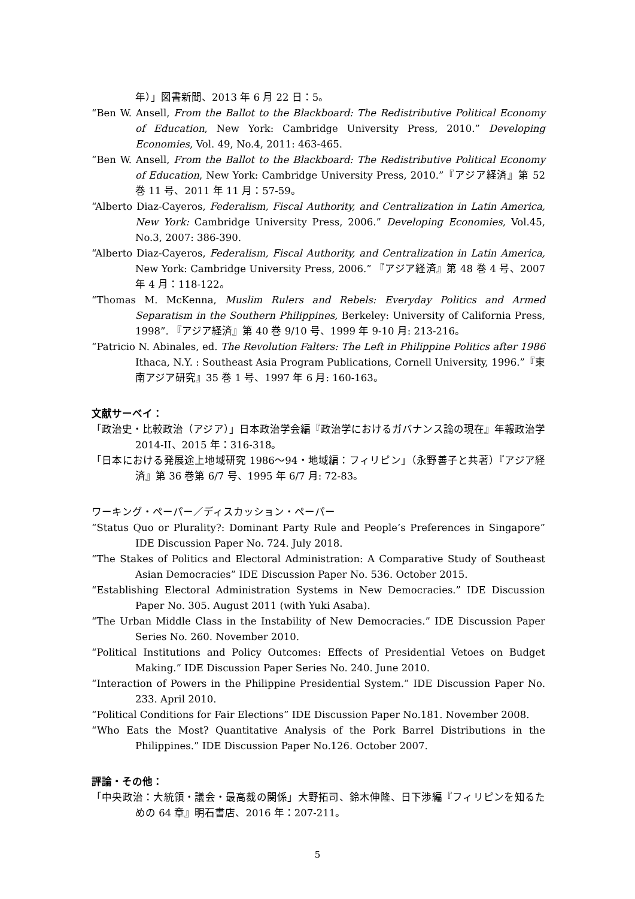年）」図書新聞、2013 年 6 月 22 日：5。
“Ben W. Ansell, From the Ballot to the Blackboard: The Redistributive Political Economy of Education, New York: Cambridge University Press, 2010.” Developing Economies, Vol. 49, No.4, 2011: 463-465.
“Ben W. Ansell, From the Ballot to the Blackboard: The Redistributive Political Economy of Education, New York: Cambridge University Press, 2010.”『アジア経済』第 52 巻 11 号、2011 年 11 月：57-59。
“Alberto Diaz-Cayeros, Federalism, Fiscal Authority, and Centralization in Latin America, New York: Cambridge University Press, 2006.” Developing Economies, Vol.45, No.3, 2007: 386-390.
“Alberto Diaz-Cayeros, Federalism, Fiscal Authority, and Centralization in Latin America, New York: Cambridge University Press, 2006.” 『アジア経済』第 48 巻 4 号、2007 年 4 月：118-122。
“Thomas M. McKenna, Muslim Rulers and Rebels: Everyday Politics and Armed Separatism in the Southern Philippines, Berkeley: University of California Press, 1998”. 『アジア経済』第 40 巻 9/10 号、1999 年 9-10 月: 213-216。
“Patricio N. Abinales, ed. The Revolution Falters: The Left in Philippine Politics after 1986 Ithaca, N.Y. : Southeast Asia Program Publications, Cornell University, 1996.”『東南アジア研究』35 巻 1 号、1997 年 6 月: 160-163。
文献サーベイ：
「政治史・比較政治（アジア）」日本政治学会編『政治学におけるガバナンス論の現在』年報政治学 2014-II、2015 年：316-318。
「日本における発展途上地域研究 1986～94・地域編：フィリピン」（永野善子と共著）『アジア経済』第 36 巻第 6/7 号、1995 年 6/7 月: 72-83。
ワーキング・ペーパー／ディスカッション・ペーパー
“Status Quo or Plurality?: Dominant Party Rule and People’s Preferences in Singapore” IDE Discussion Paper No. 724. July 2018.
“The Stakes of Politics and Electoral Administration: A Comparative Study of Southeast Asian Democracies” IDE Discussion Paper No. 536. October 2015.
“Establishing Electoral Administration Systems in New Democracies.” IDE Discussion Paper No. 305. August 2011 (with Yuki Asaba).
“The Urban Middle Class in the Instability of New Democracies.” IDE Discussion Paper Series No. 260. November 2010.
“Political Institutions and Policy Outcomes: Effects of Presidential Vetoes on Budget Making.” IDE Discussion Paper Series No. 240. June 2010.
“Interaction of Powers in the Philippine Presidential System.” IDE Discussion Paper No. 233. April 2010.
“Political Conditions for Fair Elections” IDE Discussion Paper No.181. November 2008.
“Who Eats the Most? Quantitative Analysis of the Pork Barrel Distributions in the Philippines.” IDE Discussion Paper No.126. October 2007.
評論・その他：
「中央政治：大統領・議会・最高裁の関係」大野拓司、鈴木伸隆、日下渉編『フィリピンを知るための 64 章』明石書店、2016 年：207-211。
5